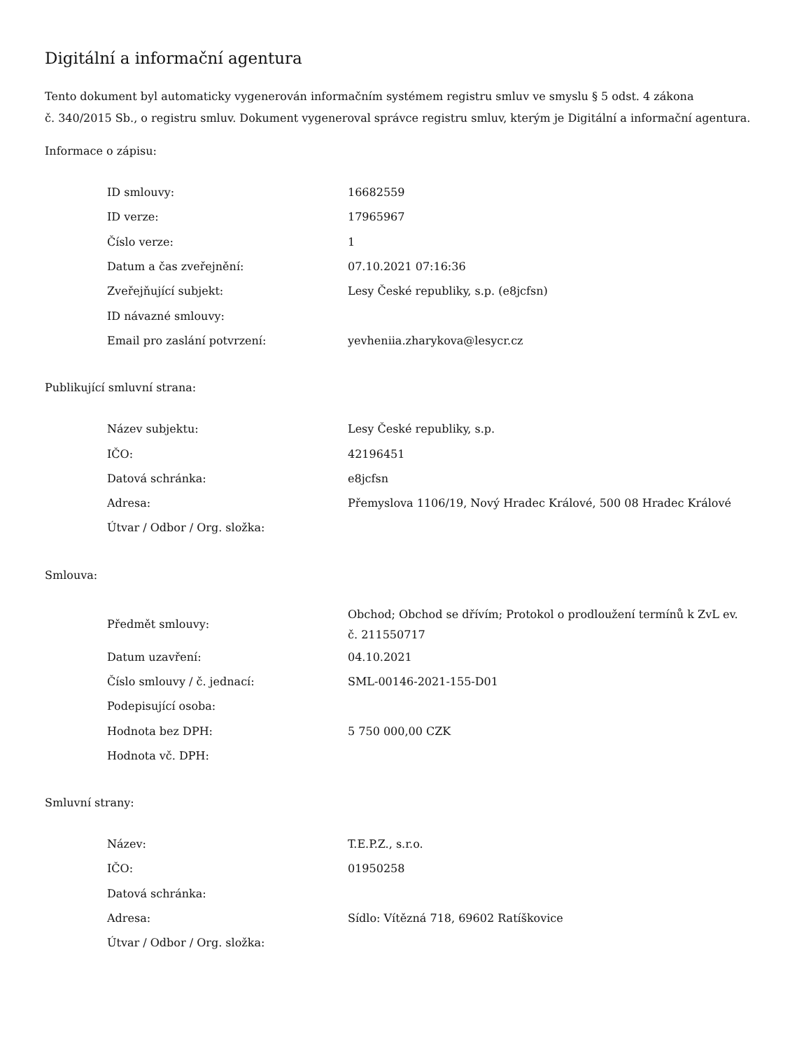Digitální a informační agentura
Tento dokument byl automaticky vygenerován informačním systémem registru smluv ve smyslu § 5 odst. 4 zákona
č. 340/2015 Sb., o registru smluv. Dokument vygeneroval správce registru smluv, kterým je Digitální a informační agentura.
Informace o zápisu:
| ID smlouvy: | 16682559 |
| ID verze: | 17965967 |
| Číslo verze: | 1 |
| Datum a čas zveřejnění: | 07.10.2021 07:16:36 |
| Zveřejňující subjekt: | Lesy České republiky, s.p. (e8jcfsn) |
| ID návazné smlouvy: | |
| Email pro zaslání potvrzení: | yevheniia.zharykova@lesycr.cz |
Publikující smluvní strana:
| Název subjektu: | Lesy České republiky, s.p. |
| IČO: | 42196451 |
| Datová schránka: | e8jcfsn |
| Adresa: | Přemyslova 1106/19, Nový Hradec Králové, 500 08 Hradec Králové |
| Útvar / Odbor / Org. složka: | |
Smlouva:
| Předmět smlouvy: | Obchod; Obchod se dřívím; Protokol o prodloužení termínů k ZvL ev. č. 211550717 |
| Datum uzavření: | 04.10.2021 |
| Číslo smlouvy / č. jednací: | SML-00146-2021-155-D01 |
| Podepisující osoba: | |
| Hodnota bez DPH: | 5 750 000,00 CZK |
| Hodnota vč. DPH: | |
Smluvní strany:
| Název: | T.E.P.Z., s.r.o. |
| IČO: | 01950258 |
| Datová schránka: | |
| Adresa: | Sídlo: Vítězná 718, 69602 Ratíškovice |
| Útvar / Odbor / Org. složka: | |